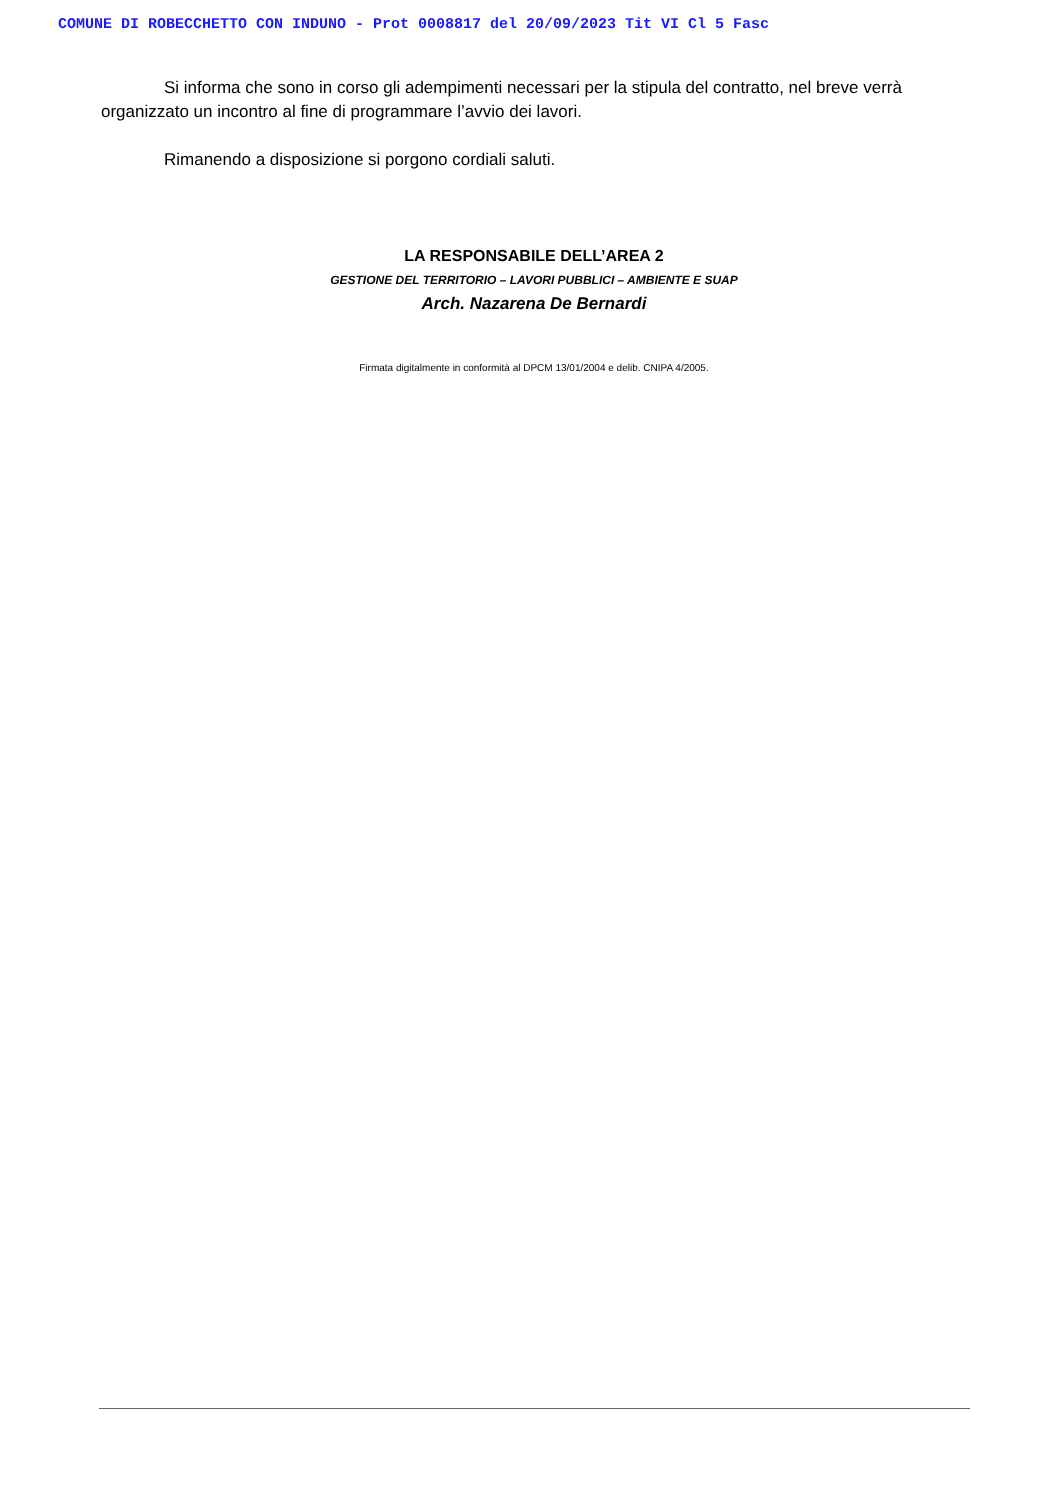COMUNE DI ROBECCHETTO CON INDUNO - Prot 0008817 del 20/09/2023 Tit VI Cl 5 Fasc
Si informa che sono in corso gli adempimenti necessari per la stipula del contratto, nel breve verrà organizzato un incontro al fine di programmare l’avvio dei lavori.
Rimanendo a disposizione si porgono cordiali saluti.
LA RESPONSABILE DELL’AREA 2
GESTIONE DEL TERRITORIO – LAVORI PUBBLICI – AMBIENTE E SUAP
Arch. Nazarena De Bernardi
Firmata digitalmente in conformità al DPCM 13/01/2004 e delib. CNIPA 4/2005.